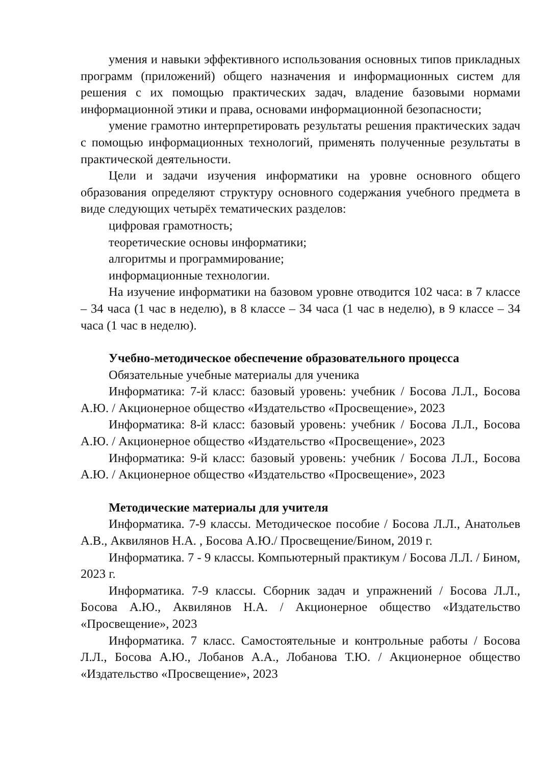умения и навыки эффективного использования основных типов прикладных программ (приложений) общего назначения и информационных систем для решения с их помощью практических задач, владение базовыми нормами информационной этики и права, основами информационной безопасности;
умение грамотно интерпретировать результаты решения практических задач с помощью информационных технологий, применять полученные результаты в практической деятельности.
Цели и задачи изучения информатики на уровне основного общего образования определяют структуру основного содержания учебного предмета в виде следующих четырёх тематических разделов:
цифровая грамотность;
теоретические основы информатики;
алгоритмы и программирование;
информационные технологии.
На изучение информатики на базовом уровне отводится 102 часа: в 7 классе – 34 часа (1 час в неделю), в 8 классе – 34 часа (1 час в неделю), в 9 классе – 34 часа (1 час в неделю).
Учебно-методическое обеспечение образовательного процесса
Обязательные учебные материалы для ученика
Информатика: 7-й класс: базовый уровень: учебник / Босова Л.Л., Босова А.Ю. / Акционерное общество «Издательство «Просвещение», 2023
Информатика: 8-й класс: базовый уровень: учебник / Босова Л.Л., Босова А.Ю. / Акционерное общество «Издательство «Просвещение», 2023
Информатика: 9-й класс: базовый уровень: учебник / Босова Л.Л., Босова А.Ю. / Акционерное общество «Издательство «Просвещение», 2023
Методические материалы для учителя
Информатика. 7-9 классы. Методическое пособие / Босова Л.Л., Анатольев А.В., Аквилянов Н.А. , Босова А.Ю./ Просвещение/Бином, 2019 г.
Информатика. 7 - 9 классы. Компьютерный практикум / Босова Л.Л. / Бином, 2023 г.
Информатика. 7-9 классы. Сборник задач и упражнений / Босова Л.Л., Босова А.Ю., Аквилянов Н.А. / Акционерное общество «Издательство «Просвещение», 2023
Информатика. 7 класс. Самостоятельные и контрольные работы / Босова Л.Л., Босова А.Ю., Лобанов А.А., Лобанова Т.Ю. / Акционерное общество «Издательство «Просвещение», 2023